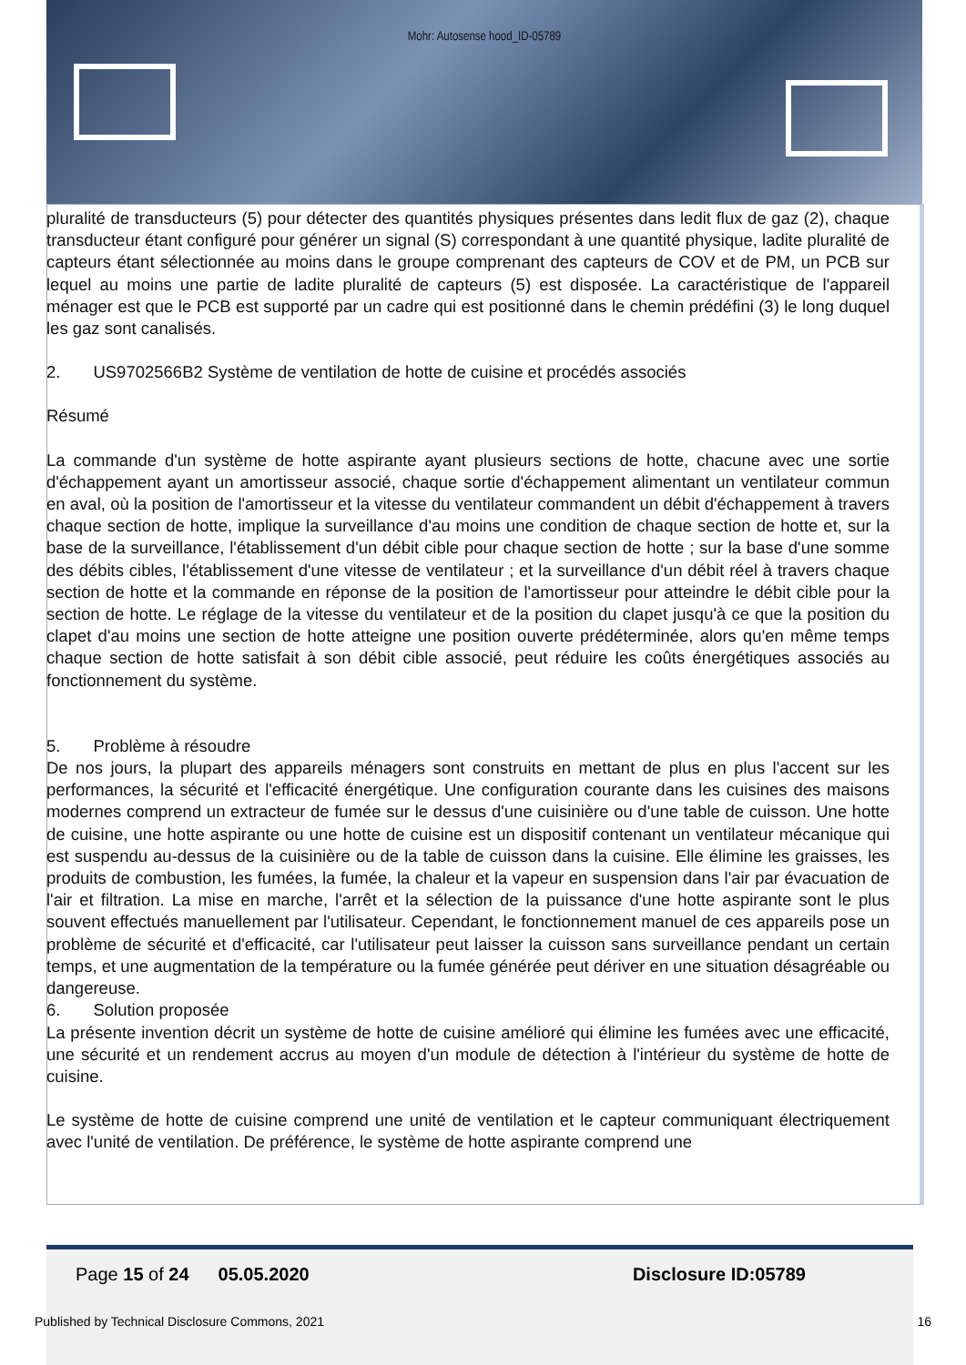Mohr: Autosense hood_ID-05789
pluralité de transducteurs (5) pour détecter des quantités physiques présentes dans ledit flux de gaz (2), chaque transducteur étant configuré pour générer un signal (S) correspondant à une quantité physique, ladite pluralité de capteurs étant sélectionnée au moins dans le groupe comprenant des capteurs de COV et de PM, un PCB sur lequel au moins une partie de ladite pluralité de capteurs (5) est disposée. La caractéristique de l'appareil ménager est que le PCB est supporté par un cadre qui est positionné dans le chemin prédéfini (3) le long duquel les gaz sont canalisés.
2. US9702566B2 Système de ventilation de hotte de cuisine et procédés associés
Résumé
La commande d'un système de hotte aspirante ayant plusieurs sections de hotte, chacune avec une sortie d'échappement ayant un amortisseur associé, chaque sortie d'échappement alimentant un ventilateur commun en aval, où la position de l'amortisseur et la vitesse du ventilateur commandent un débit d'échappement à travers chaque section de hotte, implique la surveillance d'au moins une condition de chaque section de hotte et, sur la base de la surveillance, l'établissement d'un débit cible pour chaque section de hotte ; sur la base d'une somme des débits cibles, l'établissement d'une vitesse de ventilateur ; et la surveillance d'un débit réel à travers chaque section de hotte et la commande en réponse de la position de l'amortisseur pour atteindre le débit cible pour la section de hotte. Le réglage de la vitesse du ventilateur et de la position du clapet jusqu'à ce que la position du clapet d'au moins une section de hotte atteigne une position ouverte prédéterminée, alors qu'en même temps chaque section de hotte satisfait à son débit cible associé, peut réduire les coûts énergétiques associés au fonctionnement du système.
5. Problème à résoudre
De nos jours, la plupart des appareils ménagers sont construits en mettant de plus en plus l'accent sur les performances, la sécurité et l'efficacité énergétique. Une configuration courante dans les cuisines des maisons modernes comprend un extracteur de fumée sur le dessus d'une cuisinière ou d'une table de cuisson. Une hotte de cuisine, une hotte aspirante ou une hotte de cuisine est un dispositif contenant un ventilateur mécanique qui est suspendu au-dessus de la cuisinière ou de la table de cuisson dans la cuisine. Elle élimine les graisses, les produits de combustion, les fumées, la fumée, la chaleur et la vapeur en suspension dans l'air par évacuation de l'air et filtration. La mise en marche, l'arrêt et la sélection de la puissance d'une hotte aspirante sont le plus souvent effectués manuellement par l'utilisateur. Cependant, le fonctionnement manuel de ces appareils pose un problème de sécurité et d'efficacité, car l'utilisateur peut laisser la cuisson sans surveillance pendant un certain temps, et une augmentation de la température ou la fumée générée peut dériver en une situation désagréable ou dangereuse.
6. Solution proposée
La présente invention décrit un système de hotte de cuisine amélioré qui élimine les fumées avec une efficacité, une sécurité et un rendement accrus au moyen d'un module de détection à l'intérieur du système de hotte de cuisine.
Le système de hotte de cuisine comprend une unité de ventilation et le capteur communiquant électriquement avec l'unité de ventilation. De préférence, le système de hotte aspirante comprend une
Page 15 of 24 05.05.2020 Disclosure ID:05789
Published by Technical Disclosure Commons, 2021 16